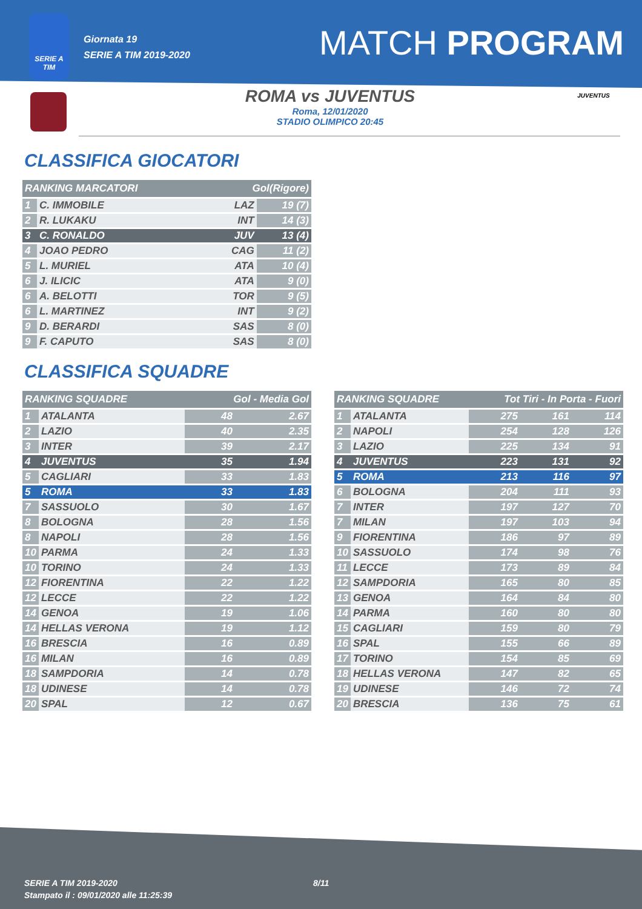SERIE A TIM
Giornata 19
SERIE A TIM 2019-2020
MATCH PROGRAM
ROMA vs JUVENTUS
Roma, 12/01/2020
STADIO OLIMPICO 20:45
JUVENTUS
CLASSIFICA GIOCATORI
| RANKING MARCATORI | | Gol(Rigore) | |
| --- | --- | --- | --- |
| 1 | C. IMMOBILE | LAZ | 19 (7) |
| 2 | R. LUKAKU | INT | 14 (3) |
| 3 | C. RONALDO | JUV | 13 (4) |
| 4 | JOAO PEDRO | CAG | 11 (2) |
| 5 | L. MURIEL | ATA | 10 (4) |
| 6 | J. ILICIC | ATA | 9 (0) |
| 6 | A. BELOTTI | TOR | 9 (5) |
| 6 | L. MARTINEZ | INT | 9 (2) |
| 9 | D. BERARDI | SAS | 8 (0) |
| 9 | F. CAPUTO | SAS | 8 (0) |
CLASSIFICA SQUADRE
| RANKING SQUADRE | | Gol - Media Gol | |
| --- | --- | --- | --- |
| 1 | ATALANTA | 48 | 2.67 |
| 2 | LAZIO | 40 | 2.35 |
| 3 | INTER | 39 | 2.17 |
| 4 | JUVENTUS | 35 | 1.94 |
| 5 | CAGLIARI | 33 | 1.83 |
| 5 | ROMA | 33 | 1.83 |
| 7 | SASSUOLO | 30 | 1.67 |
| 8 | BOLOGNA | 28 | 1.56 |
| 8 | NAPOLI | 28 | 1.56 |
| 10 | PARMA | 24 | 1.33 |
| 10 | TORINO | 24 | 1.33 |
| 12 | FIORENTINA | 22 | 1.22 |
| 12 | LECCE | 22 | 1.22 |
| 14 | GENOA | 19 | 1.06 |
| 14 | HELLAS VERONA | 19 | 1.12 |
| 16 | BRESCIA | 16 | 0.89 |
| 16 | MILAN | 16 | 0.89 |
| 18 | SAMPDORIA | 14 | 0.78 |
| 18 | UDINESE | 14 | 0.78 |
| 20 | SPAL | 12 | 0.67 |
| RANKING SQUADRE | | Tot Tiri - In Porta - Fuori | | |
| --- | --- | --- | --- | --- |
| 1 | ATALANTA | 275 | 161 | 114 |
| 2 | NAPOLI | 254 | 128 | 126 |
| 3 | LAZIO | 225 | 134 | 91 |
| 4 | JUVENTUS | 223 | 131 | 92 |
| 5 | ROMA | 213 | 116 | 97 |
| 6 | BOLOGNA | 204 | 111 | 93 |
| 7 | INTER | 197 | 127 | 70 |
| 7 | MILAN | 197 | 103 | 94 |
| 9 | FIORENTINA | 186 | 97 | 89 |
| 10 | SASSUOLO | 174 | 98 | 76 |
| 11 | LECCE | 173 | 89 | 84 |
| 12 | SAMPDORIA | 165 | 80 | 85 |
| 13 | GENOA | 164 | 84 | 80 |
| 14 | PARMA | 160 | 80 | 80 |
| 15 | CAGLIARI | 159 | 80 | 79 |
| 16 | SPAL | 155 | 66 | 89 |
| 17 | TORINO | 154 | 85 | 69 |
| 18 | HELLAS VERONA | 147 | 82 | 65 |
| 19 | UDINESE | 146 | 72 | 74 |
| 20 | BRESCIA | 136 | 75 | 61 |
SERIE A TIM 2019-2020
Stampato il : 09/01/2020 alle 11:25:39
8/11